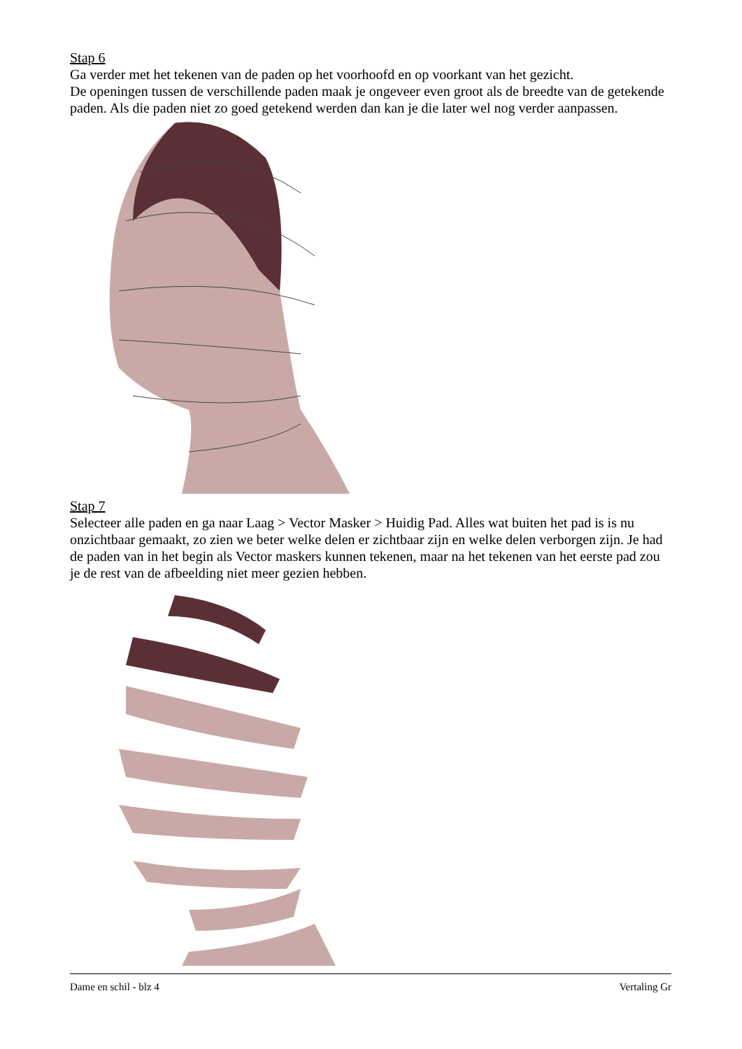Stap 6
Ga verder met het tekenen van de paden op het voorhoofd en op voorkant van het gezicht.
De openingen tussen de verschillende paden maak je ongeveer even groot als de breedte van de getekende paden. Als die paden niet zo goed getekend werden dan kan je die later wel nog verder aanpassen.
Stap 7
Selecteer alle paden en ga naar Laag > Vector Masker > Huidig Pad. Alles wat buiten het pad is is nu onzichtbaar gemaakt, zo zien we beter welke delen er zichtbaar zijn en welke delen verborgen zijn. Je had de paden van in het begin als Vector maskers kunnen tekenen, maar na het tekenen van het eerste pad zou je de rest van de afbeelding niet meer gezien hebben.
Dame en schil - blz 4 Vertaling Gr